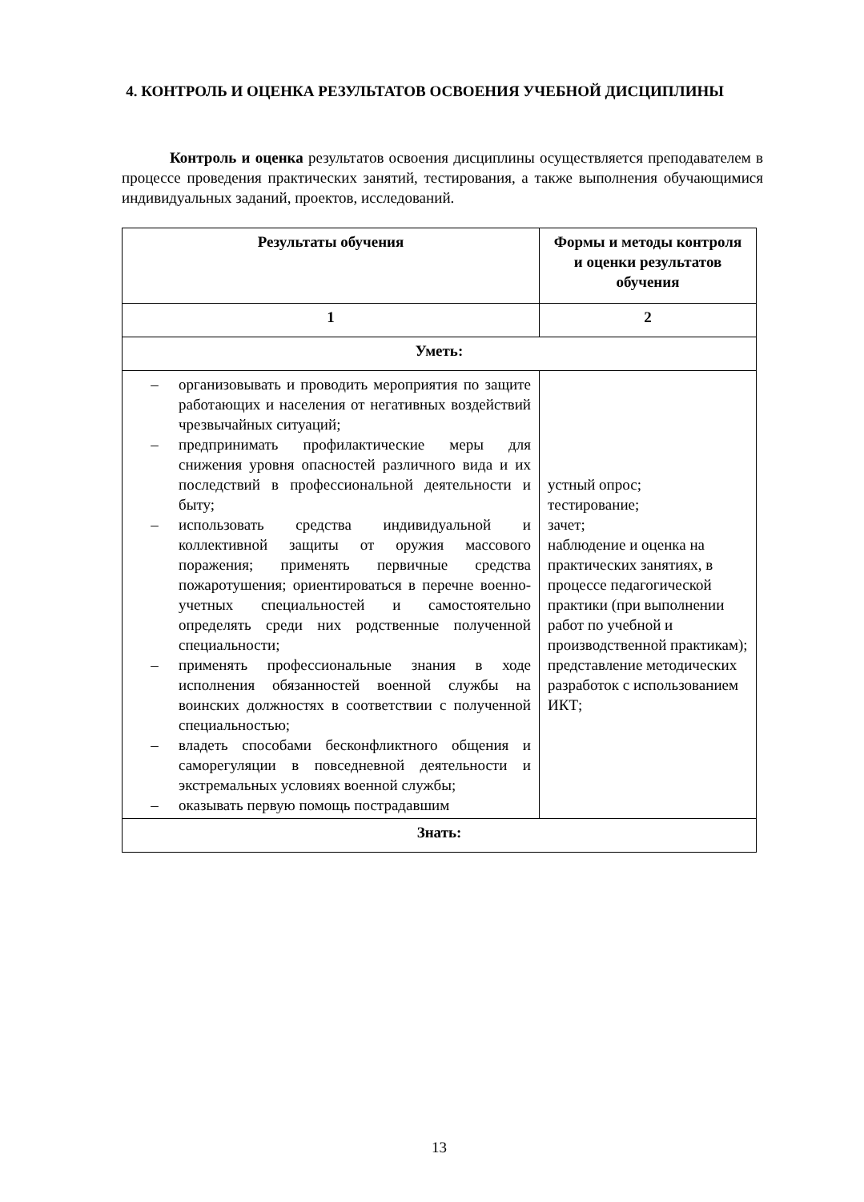4. КОНТРОЛЬ И ОЦЕНКА РЕЗУЛЬТАТОВ ОСВОЕНИЯ УЧЕБНОЙ ДИСЦИПЛИНЫ
Контроль и оценка результатов освоения дисциплины осуществляется преподавателем в процессе проведения практических занятий, тестирования, а также выполнения обучающимися индивидуальных заданий, проектов, исследований.
| Результаты обучения | Формы и методы контроля и оценки результатов обучения |
| --- | --- |
| 1 | 2 |
| Уметь: | |
| – организовывать и проводить мероприятия по защите работающих и населения от негативных воздействий чрезвычайных ситуаций; – предпринимать профилактические меры для снижения уровня опасностей различного вида и их последствий в профессиональной деятельности и быту; – использовать средства индивидуальной и коллективной защиты от оружия массового поражения; применять первичные средства пожаротушения; ориентироваться в перечне военно-учетных специальностей и самостоятельно определять среди них родственные полученной специальности; – применять профессиональные знания в ходе исполнения обязанностей военной службы на воинских должностях в соответствии с полученной специальностью; – владеть способами бесконфликтного общения и саморегуляции в повседневной деятельности и экстремальных условиях военной службы; – оказывать первую помощь пострадавшим | устный опрос; тестирование; зачет; наблюдение и оценка на практических занятиях, в процессе педагогической практики (при выполнении работ по учебной и производственной практикам); представление методических разработок с использованием ИКТ; |
| Знать: | |
13